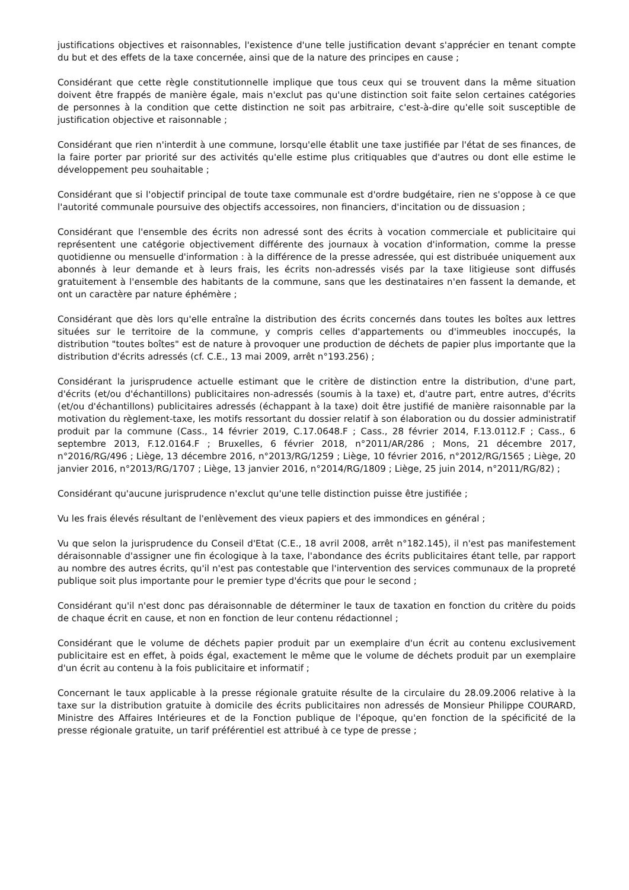justifications objectives et raisonnables, l'existence d'une telle justification devant s'apprécier en tenant compte du but et des effets de la taxe concernée, ainsi que de la nature des principes en cause ;
Considérant que cette règle constitutionnelle implique que tous ceux qui se trouvent dans la même situation doivent être frappés de manière égale, mais n'exclut pas qu'une distinction soit faite selon certaines catégories de personnes à la condition que cette distinction ne soit pas arbitraire, c'est-à-dire qu'elle soit susceptible de justification objective et raisonnable ;
Considérant que rien n'interdit à une commune, lorsqu'elle établit une taxe justifiée par l'état de ses finances, de la faire porter par priorité sur des activités qu'elle estime plus critiquables que d'autres ou dont elle estime le développement peu souhaitable ;
Considérant que si l'objectif principal de toute taxe communale est d'ordre budgétaire, rien ne s'oppose à ce que l'autorité communale poursuive des objectifs accessoires, non financiers, d'incitation ou de dissuasion ;
Considérant que l'ensemble des écrits non adressé sont des écrits à vocation commerciale et publicitaire qui représentent une catégorie objectivement différente des journaux à vocation d'information, comme la presse quotidienne ou mensuelle d'information : à la différence de la presse adressée, qui est distribuée uniquement aux abonnés à leur demande et à leurs frais, les écrits non-adressés visés par la taxe litigieuse sont diffusés gratuitement à l'ensemble des habitants de la commune, sans que les destinataires n'en fassent la demande, et ont un caractère par nature éphémère ;
Considérant que dès lors qu'elle entraîne la distribution des écrits concernés dans toutes les boîtes aux lettres situées sur le territoire de la commune, y compris celles d'appartements ou d'immeubles inoccupés, la distribution "toutes boîtes" est de nature à provoquer une production de déchets de papier plus importante que la distribution d'écrits adressés (cf. C.E., 13 mai 2009, arrêt n°193.256) ;
Considérant la jurisprudence actuelle estimant que le critère de distinction entre la distribution, d'une part, d'écrits (et/ou d'échantillons) publicitaires non-adressés (soumis à la taxe) et, d'autre part, entre autres, d'écrits (et/ou d'échantillons) publicitaires adressés (échappant à la taxe) doit être justifié de manière raisonnable par la motivation du règlement-taxe, les motifs ressortant du dossier relatif à son élaboration ou du dossier administratif produit par la commune (Cass., 14 février 2019, C.17.0648.F ; Cass., 28 février 2014, F.13.0112.F ; Cass., 6 septembre 2013, F.12.0164.F ; Bruxelles, 6 février 2018, n°2011/AR/286 ; Mons, 21 décembre 2017, n°2016/RG/496 ; Liège, 13 décembre 2016, n°2013/RG/1259 ; Liège, 10 février 2016, n°2012/RG/1565 ; Liège, 20 janvier 2016, n°2013/RG/1707 ; Liège, 13 janvier 2016, n°2014/RG/1809 ; Liège, 25 juin 2014, n°2011/RG/82) ;
Considérant qu'aucune jurisprudence n'exclut qu'une telle distinction puisse être justifiée ;
Vu les frais élevés résultant de l'enlèvement des vieux papiers et des immondices en général ;
Vu que selon la jurisprudence du Conseil d'Etat (C.E., 18 avril 2008, arrêt n°182.145), il n'est pas manifestement déraisonnable d'assigner une fin écologique à la taxe, l'abondance des écrits publicitaires étant telle, par rapport au nombre des autres écrits, qu'il n'est pas contestable que l'intervention des services communaux de la propreté publique soit plus importante pour le premier type d'écrits que pour le second ;
Considérant qu'il n'est donc pas déraisonnable de déterminer le taux de taxation en fonction du critère du poids de chaque écrit en cause, et non en fonction de leur contenu rédactionnel ;
Considérant que le volume de déchets papier produit par un exemplaire d'un écrit au contenu exclusivement publicitaire est en effet, à poids égal, exactement le même que le volume de déchets produit par un exemplaire d'un écrit au contenu à la fois publicitaire et informatif ;
Concernant le taux applicable à la presse régionale gratuite résulte de la circulaire du 28.09.2006 relative à la taxe sur la distribution gratuite à domicile des écrits publicitaires non adressés de Monsieur Philippe COURARD, Ministre des Affaires Intérieures et de la Fonction publique de l'époque, qu'en fonction de la spécificité de la presse régionale gratuite, un tarif préférentiel est attribué à ce type de presse ;